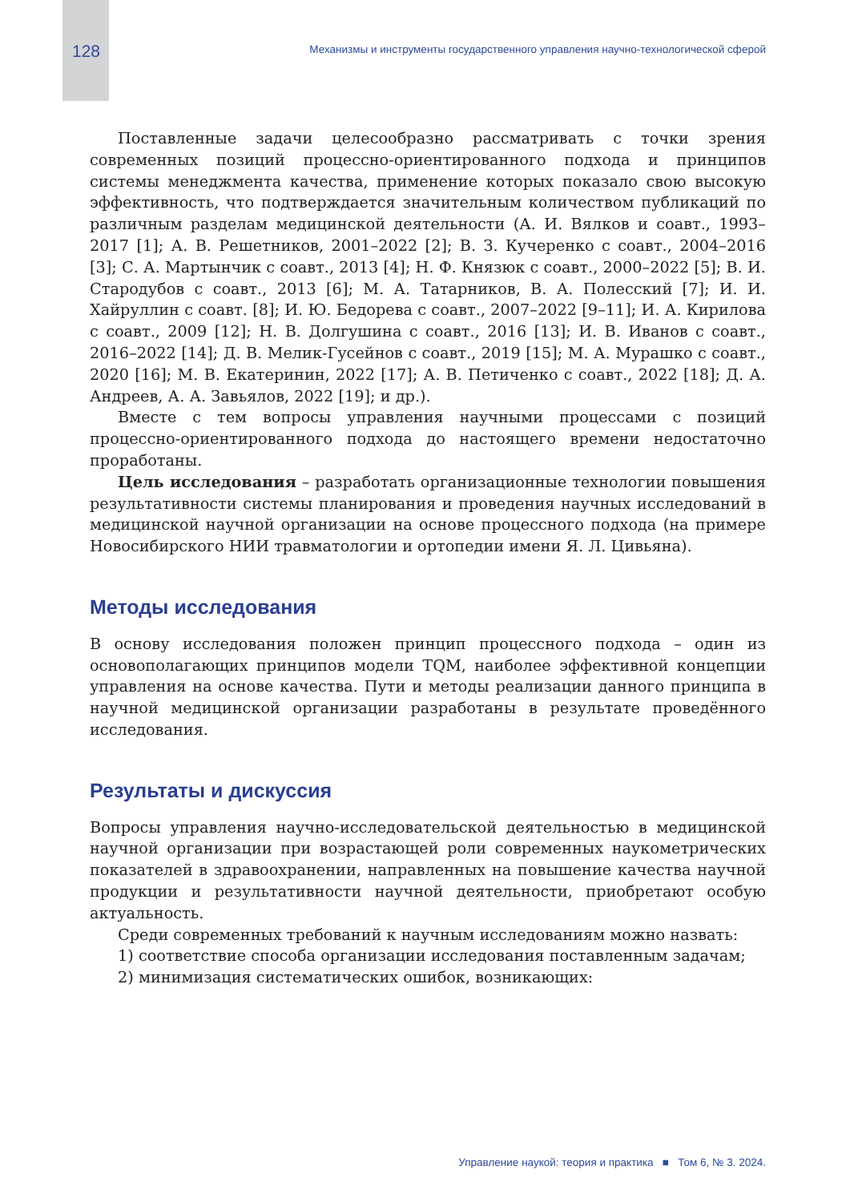128 Механизмы и инструменты государственного управления научно-технологической сферой
Поставленные задачи целесообразно рассматривать с точки зрения современных позиций процессно-ориентированного подхода и принципов системы менеджмента качества, применение которых показало свою высокую эффективность, что подтверждается значительным количеством публикаций по различным разделам медицинской деятельности (А. И. Вялков и соавт., 1993–2017 [1]; А. В. Решетников, 2001–2022 [2]; В. З. Кучеренко с соавт., 2004–2016 [3]; С. А. Мартынчик с соавт., 2013 [4]; Н. Ф. Князюк с соавт., 2000–2022 [5]; В. И. Стародубов с соавт., 2013 [6]; М. А. Татарников, В. А. Полесский [7]; И. И. Хайруллин с соавт. [8]; И. Ю. Бедорева с соавт., 2007–2022 [9–11]; И. А. Кирилова с соавт., 2009 [12]; Н. В. Долгушина с соавт., 2016 [13]; И. В. Иванов с соавт., 2016–2022 [14]; Д. В. Мелик-Гусейнов с соавт., 2019 [15]; М. А. Мурашко с соавт., 2020 [16]; М. В. Екатеринин, 2022 [17]; А. В. Петиченко с соавт., 2022 [18]; Д. А. Андреев, А. А. Завьялов, 2022 [19]; и др.).
Вместе с тем вопросы управления научными процессами с позиций процессно-ориентированного подхода до настоящего времени недостаточно проработаны.
Цель исследования – разработать организационные технологии повышения результативности системы планирования и проведения научных исследований в медицинской научной организации на основе процессного подхода (на примере Новосибирского НИИ травматологии и ортопедии имени Я. Л. Цивьяна).
Методы исследования
В основу исследования положен принцип процессного подхода – один из основополагающих принципов модели TQM, наиболее эффективной концепции управления на основе качества. Пути и методы реализации данного принципа в научной медицинской организации разработаны в результате проведённого исследования.
Результаты и дискуссия
Вопросы управления научно-исследовательской деятельностью в медицинской научной организации при возрастающей роли современных наукометрических показателей в здравоохранении, направленных на повышение качества научной продукции и результативности научной деятельности, приобретают особую актуальность.
Среди современных требований к научным исследованиям можно назвать:
1) соответствие способа организации исследования поставленным задачам;
2) минимизация систематических ошибок, возникающих:
Управление наукой: теория и практика ■ Том 6, № 3. 2024.